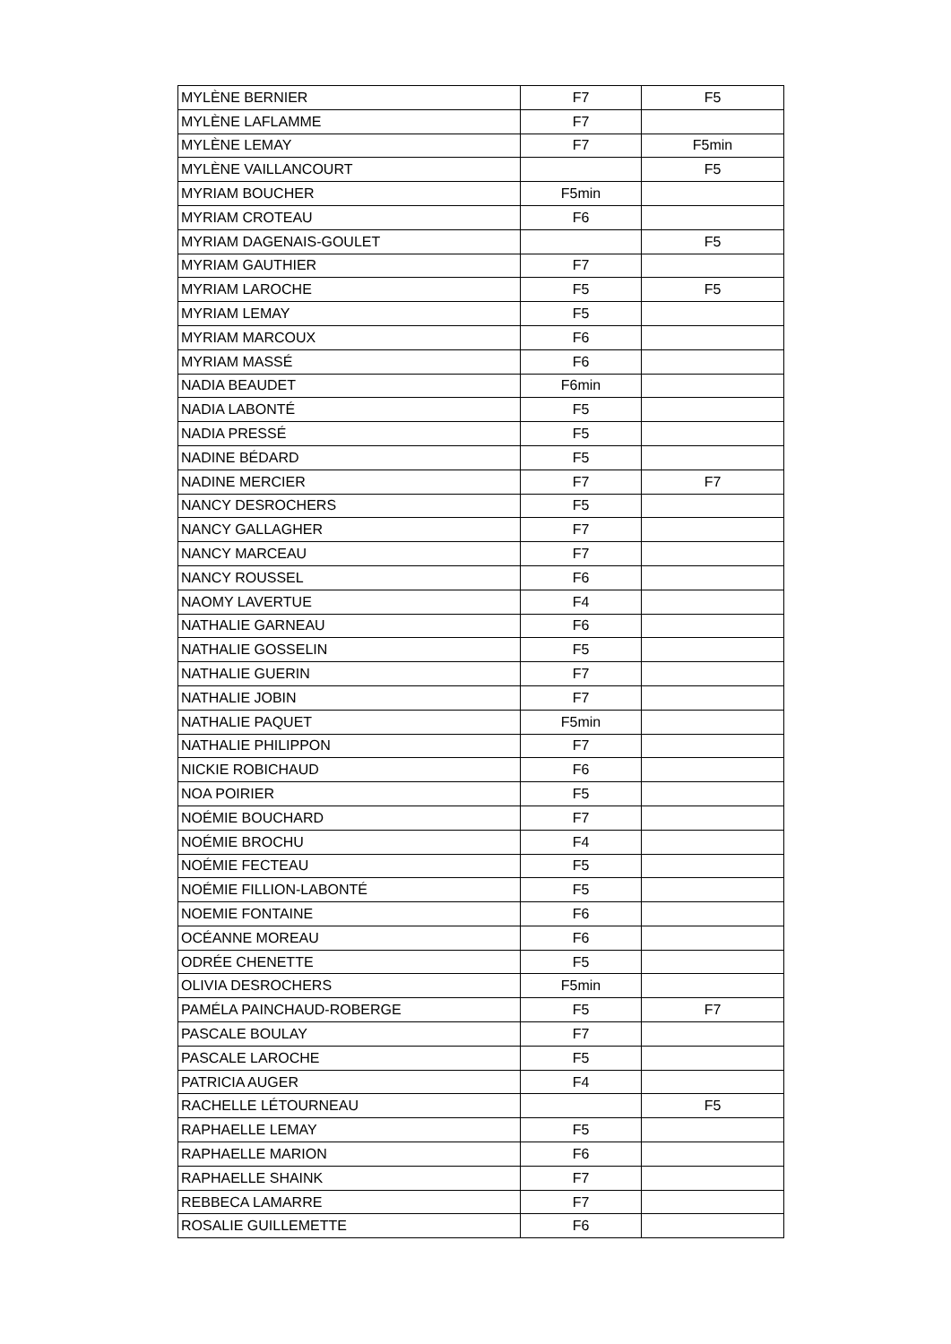| MYLÈNE BERNIER | F7 | F5 |
| MYLÈNE LAFLAMME | F7 | |
| MYLÈNE LEMAY | F7 | F5min |
| MYLÈNE VAILLANCOURT | | F5 |
| MYRIAM BOUCHER | F5min | |
| MYRIAM CROTEAU | F6 | |
| MYRIAM DAGENAIS-GOULET | | F5 |
| MYRIAM GAUTHIER | F7 | |
| MYRIAM LAROCHE | F5 | F5 |
| MYRIAM LEMAY | F5 | |
| MYRIAM MARCOUX | F6 | |
| MYRIAM MASSÉ | F6 | |
| NADIA BEAUDET | F6min | |
| NADIA LABONTÉ | F5 | |
| NADIA PRESSÉ | F5 | |
| NADINE BÉDARD | F5 | |
| NADINE MERCIER | F7 | F7 |
| NANCY DESROCHERS | F5 | |
| NANCY GALLAGHER | F7 | |
| NANCY MARCEAU | F7 | |
| NANCY ROUSSEL | F6 | |
| NAOMY LAVERTUE | F4 | |
| NATHALIE GARNEAU | F6 | |
| NATHALIE GOSSELIN | F5 | |
| NATHALIE GUERIN | F7 | |
| NATHALIE JOBIN | F7 | |
| NATHALIE PAQUET | F5min | |
| NATHALIE PHILIPPON | F7 | |
| NICKIE ROBICHAUD | F6 | |
| NOA POIRIER | F5 | |
| NOÉMIE BOUCHARD | F7 | |
| NOÉMIE BROCHU | F4 | |
| NOÉMIE FECTEAU | F5 | |
| NOÉMIE FILLION-LABONTÉ | F5 | |
| NOEMIE FONTAINE | F6 | |
| OCÉANNE MOREAU | F6 | |
| ODRÉE CHENETTE | F5 | |
| OLIVIA DESROCHERS | F5min | |
| PAMÉLA PAINCHAUD-ROBERGE | F5 | F7 |
| PASCALE BOULAY | F7 | |
| PASCALE LAROCHE | F5 | |
| PATRICIA AUGER | F4 | |
| RACHELLE LÉTOURNEAU | | F5 |
| RAPHAELLE LEMAY | F5 | |
| RAPHAELLE MARION | F6 | |
| RAPHAELLE SHAINK | F7 | |
| REBBECA LAMARRE | F7 | |
| ROSALIE GUILLEMETTE | F6 | |